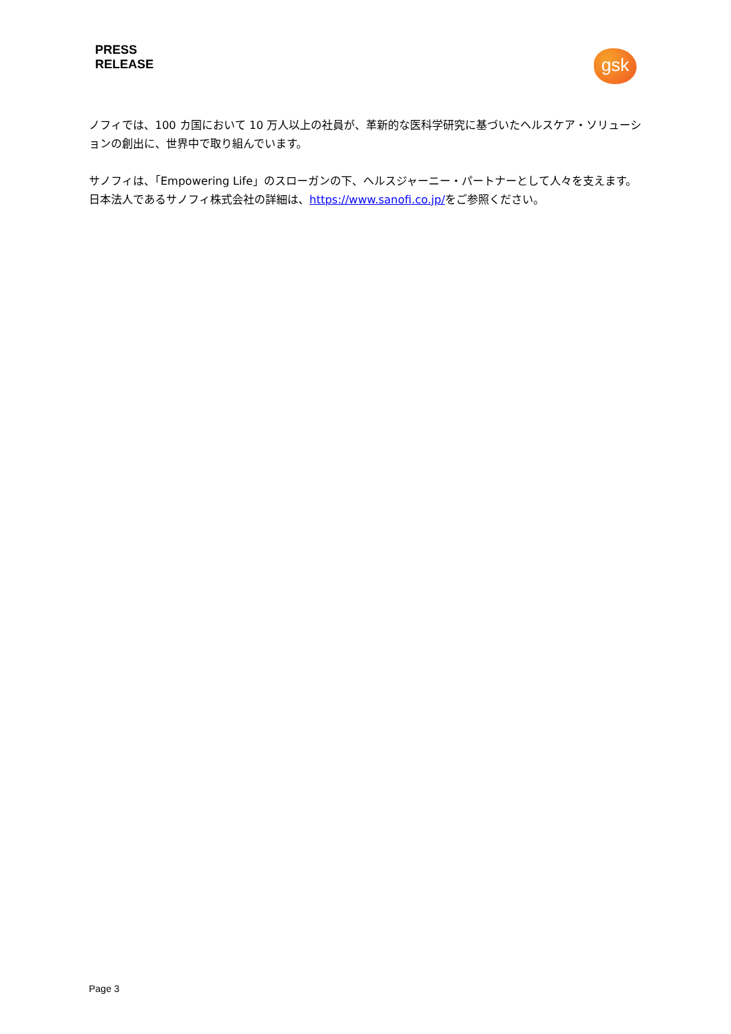PRESS
RELEASE
gsk
ノフィでは、100 カ国において 10 万人以上の社員が、革新的な医科学研究に基づいたヘルスケア・ソリューションの創出に、世界中で取り組んでいます。
サノフィは、「Empowering Life」のスローガンの下、ヘルスジャーニー・パートナーとして人々を支えます。日本法人であるサノフィ株式会社の詳細は、https://www.sanofi.co.jp/をご参照ください。
Page 3